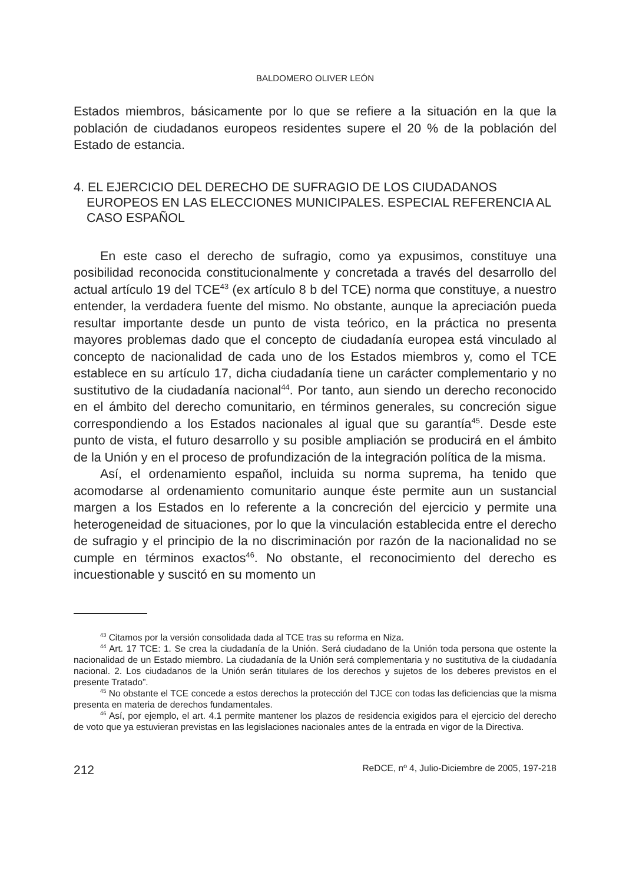BALDOMERO OLIVER LEÓN
Estados miembros, básicamente por lo que se refiere a la situación en la que la población de ciudadanos europeos residentes supere el 20 % de la población del Estado de estancia.
4. EL EJERCICIO DEL DERECHO DE SUFRAGIO DE LOS CIUDADANOS EUROPEOS EN LAS ELECCIONES MUNICIPALES. ESPECIAL REFERENCIA AL CASO ESPAÑOL
En este caso el derecho de sufragio, como ya expusimos, constituye una posibilidad reconocida constitucionalmente y concretada a través del desarrollo del actual artículo 19 del TCE<sup>43</sup> (ex artículo 8 b del TCE) norma que constituye, a nuestro entender, la verdadera fuente del mismo. No obstante, aunque la apreciación pueda resultar importante desde un punto de vista teórico, en la práctica no presenta mayores problemas dado que el concepto de ciudadanía europea está vinculado al concepto de nacionalidad de cada uno de los Estados miembros y, como el TCE establece en su artículo 17, dicha ciudadanía tiene un carácter complementario y no sustitutivo de la ciudadanía nacional<sup>44</sup>. Por tanto, aun siendo un derecho reconocido en el ámbito del derecho comunitario, en términos generales, su concreción sigue correspondiendo a los Estados nacionales al igual que su garantía<sup>45</sup>. Desde este punto de vista, el futuro desarrollo y su posible ampliación se producirá en el ámbito de la Unión y en el proceso de profundización de la integración política de la misma.
Así, el ordenamiento español, incluida su norma suprema, ha tenido que acomodarse al ordenamiento comunitario aunque éste permite aun un sustancial margen a los Estados en lo referente a la concreción del ejercicio y permite una heterogeneidad de situaciones, por lo que la vinculación establecida entre el derecho de sufragio y el principio de la no discriminación por razón de la nacionalidad no se cumple en términos exactos<sup>46</sup>. No obstante, el reconocimiento del derecho es incuestionable y suscitó en su momento un
<sup>43</sup> Citamos por la versión consolidada dada al TCE tras su reforma en Niza.
<sup>44</sup> Art. 17 TCE: 1. Se crea la ciudadanía de la Unión. Será ciudadano de la Unión toda persona que ostente la nacionalidad de un Estado miembro. La ciudadanía de la Unión será complementaria y no sustitutiva de la ciudadanía nacional. 2. Los ciudadanos de la Unión serán titulares de los derechos y sujetos de los deberes previstos en el presente Tratado”.
<sup>45</sup> No obstante el TCE concede a estos derechos la protección del TJCE con todas las deficiencias que la misma presenta en materia de derechos fundamentales.
<sup>46</sup> Así, por ejemplo, el art. 4.1 permite mantener los plazos de residencia exigidos para el ejercicio del derecho de voto que ya estuvieran previstas en las legislaciones nacionales antes de la entrada en vigor de la Directiva.
212 ReDCE, nº 4, Julio-Diciembre de 2005, 197-218